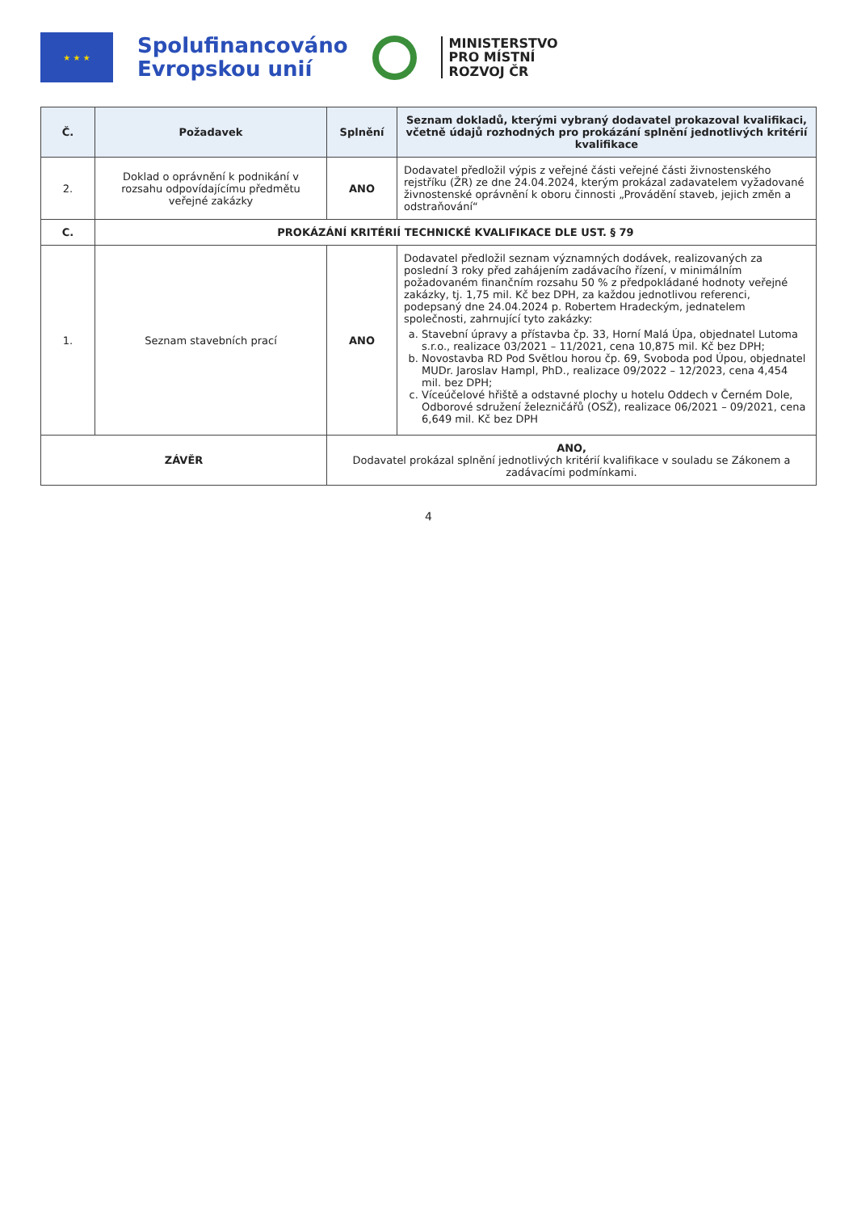★ ★ ★
Spolufinancováno
Evropskou unií
MINISTERSTVO
PRO MÍSTNÍ
ROZVOJ ČR
| Č. | Požadavek | Splnění | Seznam dokladů, kterými vybraný dodavatel prokazoval kvalifikaci, včetně údajů rozhodných pro prokázání splnění jednotlivých kritérií kvalifikace |
| --- | --- | --- | --- |
| 2. | Doklad o oprávnění k podnikání v rozsahu odpovídajícímu předmětu veřejné zakázky | ANO | Dodavatel předložil výpis z veřejné části veřejné části živnostenského rejstříku (ŽR) ze dne 24.04.2024, kterým prokázal zadavatelem vyžadované živnostenské oprávnění k oboru činnosti „Provádění staveb, jejich změn a odstraňování“ |
| C. | PROKÁZÁNÍ KRITÉRIÍ TECHNICKÉ KVALIFIKACE DLE UST. § 79 | | |
| 1. | Seznam stavebních prací | ANO | Dodavatel předložil seznam významných dodávek, realizovaných za poslední 3 roky před zahájením zadávacího řízení, v minimálním požadovaném finančním rozsahu 50 % z předpokládané hodnoty veřejné zakázky, tj. 1,75 mil. Kč bez DPH, za každou jednotlivou referenci, podepsaný dne 24.04.2024 p. Robertem Hradeckým, jednatelem společnosti, zahrnující tyto zakázky: a. Stavební úpravy a přístavba čp. 33, Horní Malá Úpa, objednatel Lutoma s.r.o., realizace 03/2021 – 11/2021, cena 10,875 mil. Kč bez DPH; b. Novostavba RD Pod Světlou horou čp. 69, Svoboda pod Úpou, objednatel MUDr. Jaroslav Hampl, PhD., realizace 09/2022 – 12/2023, cena 4,454 mil. bez DPH; c. Víceúčelové hřiště a odstavné plochy u hotelu Oddech v Černém Dole, Odborové sdružení železničářů (OSŽ), realizace 06/2021 – 09/2021, cena 6,649 mil. Kč bez DPH |
| ZÁVĚR | | ANO, Dodavatel prokázal splnění jednotlivých kritérií kvalifikace v souladu se Zákonem a zadávacími podmínkami. | |
4